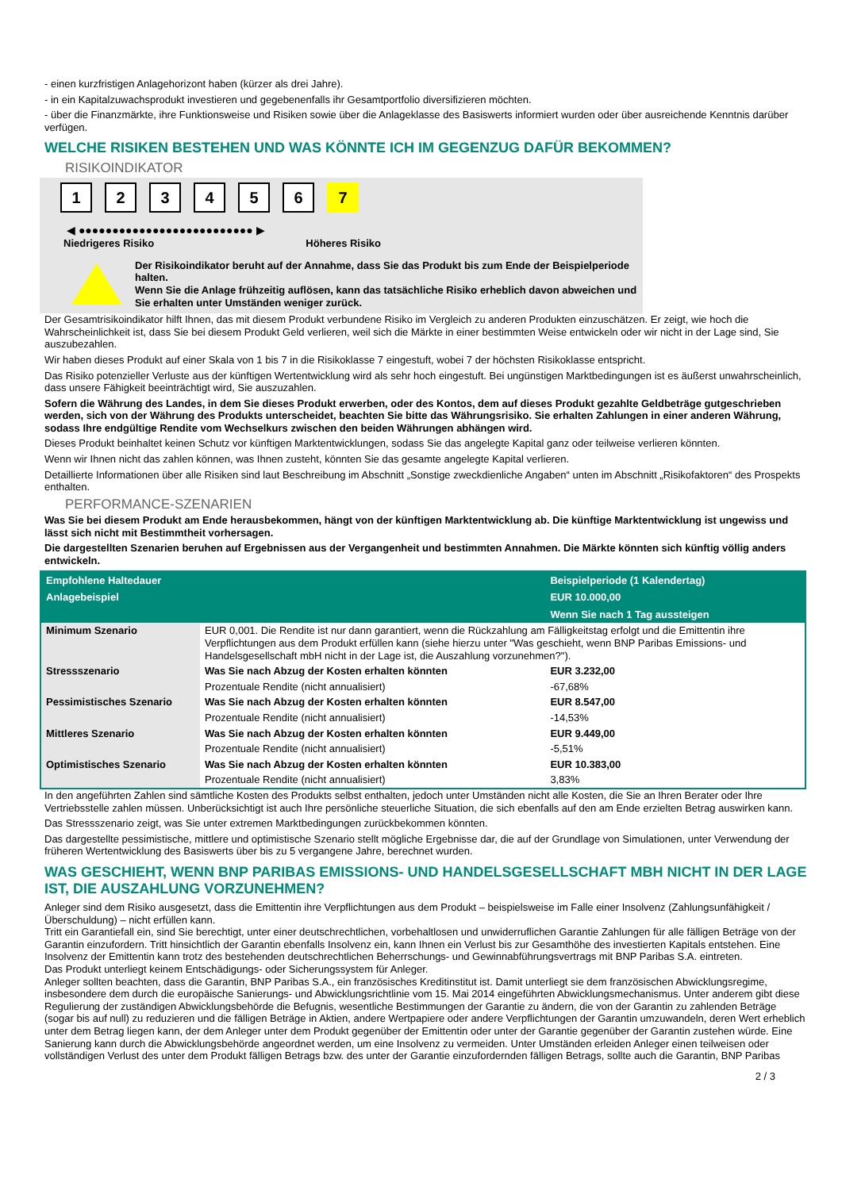- einen kurzfristigen Anlagehorizont haben (kürzer als drei Jahre).
- in ein Kapitalzuwachsprodukt investieren und gegebenenfalls ihr Gesamtportfolio diversifizieren möchten.
- über die Finanzmärkte, ihre Funktionsweise und Risiken sowie über die Anlageklasse des Basiswerts informiert wurden oder über ausreichende Kenntnis darüber verfügen.
WELCHE RISIKEN BESTEHEN UND WAS KÖNNTE ICH IM GEGENZUG DAFÜR BEKOMMEN?
RISIKOINDIKATOR
123456 7
◀ ●●●●●●●●●●●●●●●●●●●●●●●●●● ▶
Niedrigeres Risiko Höheres Risiko
Der Risikoindikator beruht auf der Annahme, dass Sie das Produkt bis zum Ende der Beispielperiode halten.
Wenn Sie die Anlage frühzeitig auflösen, kann das tatsächliche Risiko erheblich davon abweichen und Sie erhalten unter Umständen weniger zurück.
Der Gesamtrisikoindikator hilft Ihnen, das mit diesem Produkt verbundene Risiko im Vergleich zu anderen Produkten einzuschätzen. Er zeigt, wie hoch die Wahrscheinlichkeit ist, dass Sie bei diesem Produkt Geld verlieren, weil sich die Märkte in einer bestimmten Weise entwickeln oder wir nicht in der Lage sind, Sie auszubezahlen.
Wir haben dieses Produkt auf einer Skala von 1 bis 7 in die Risikoklasse 7 eingestuft, wobei 7 der höchsten Risikoklasse entspricht.
Das Risiko potenzieller Verluste aus der künftigen Wertentwicklung wird als sehr hoch eingestuft. Bei ungünstigen Marktbedingungen ist es äußerst unwahrscheinlich, dass unsere Fähigkeit beeinträchtigt wird, Sie auszuzahlen.
Sofern die Währung des Landes, in dem Sie dieses Produkt erwerben, oder des Kontos, dem auf dieses Produkt gezahlte Geldbeträge gutgeschrieben werden, sich von der Währung des Produkts unterscheidet, beachten Sie bitte das Währungsrisiko. Sie erhalten Zahlungen in einer anderen Währung, sodass Ihre endgültige Rendite vom Wechselkurs zwischen den beiden Währungen abhängen wird.
Dieses Produkt beinhaltet keinen Schutz vor künftigen Marktentwicklungen, sodass Sie das angelegte Kapital ganz oder teilweise verlieren könnten.
Wenn wir Ihnen nicht das zahlen können, was Ihnen zusteht, könnten Sie das gesamte angelegte Kapital verlieren.
Detaillierte Informationen über alle Risiken sind laut Beschreibung im Abschnitt „Sonstige zweckdienliche Angaben“ unten im Abschnitt „Risikofaktoren“ des Prospekts enthalten.
PERFORMANCE-SZENARIEN
Was Sie bei diesem Produkt am Ende herausbekommen, hängt von der künftigen Marktentwicklung ab. Die künftige Marktentwicklung ist ungewiss und lässt sich nicht mit Bestimmtheit vorhersagen.
Die dargestellten Szenarien beruhen auf Ergebnissen aus der Vergangenheit und bestimmten Annahmen. Die Märkte könnten sich künftig völlig anders entwickeln.
| Empfohlene Haltedauer | | Beispielperiode (1 Kalendertag) |
| --- | --- | --- |
| Anlagebeispiel | | EUR 10.000,00 |
| | | Wenn Sie nach 1 Tag aussteigen |
| Minimum Szenario | EUR 0,001. Die Rendite ist nur dann garantiert, wenn die Rückzahlung am Fälligkeitstag erfolgt und die Emittentin ihre Verpflichtungen aus dem Produkt erfüllen kann (siehe hierzu unter "Was geschieht, wenn BNP Paribas Emissions- und Handelsgesellschaft mbH nicht in der Lage ist, die Auszahlung vorzunehmen?"). | |
| Stressszenario | Was Sie nach Abzug der Kosten erhalten könnten | EUR 3.232,00 |
| | Prozentuale Rendite (nicht annualisiert) | -67,68% |
| Pessimistisches Szenario | Was Sie nach Abzug der Kosten erhalten könnten | EUR 8.547,00 |
| | Prozentuale Rendite (nicht annualisiert) | -14,53% |
| Mittleres Szenario | Was Sie nach Abzug der Kosten erhalten könnten | EUR 9.449,00 |
| | Prozentuale Rendite (nicht annualisiert) | -5,51% |
| Optimistisches Szenario | Was Sie nach Abzug der Kosten erhalten könnten | EUR 10.383,00 |
| | Prozentuale Rendite (nicht annualisiert) | 3,83% |
In den angeführten Zahlen sind sämtliche Kosten des Produkts selbst enthalten, jedoch unter Umständen nicht alle Kosten, die Sie an Ihren Berater oder Ihre Vertriebsstelle zahlen müssen. Unberücksichtigt ist auch Ihre persönliche steuerliche Situation, die sich ebenfalls auf den am Ende erzielten Betrag auswirken kann.
Das Stressszenario zeigt, was Sie unter extremen Marktbedingungen zurückbekommen könnten.
Das dargestellte pessimistische, mittlere und optimistische Szenario stellt mögliche Ergebnisse dar, die auf der Grundlage von Simulationen, unter Verwendung der früheren Wertentwicklung des Basiswerts über bis zu 5 vergangene Jahre, berechnet wurden.
WAS GESCHIEHT, WENN BNP PARIBAS EMISSIONS- UND HANDELSGESELLSCHAFT MBH NICHT IN DER LAGE IST, DIE AUSZAHLUNG VORZUNEHMEN?
Anleger sind dem Risiko ausgesetzt, dass die Emittentin ihre Verpflichtungen aus dem Produkt – beispielsweise im Falle einer Insolvenz (Zahlungsunfähigkeit / Überschuldung) – nicht erfüllen kann.
Tritt ein Garantiefall ein, sind Sie berechtigt, unter einer deutschrechtlichen, vorbehaltlosen und unwiderruflichen Garantie Zahlungen für alle fälligen Beträge von der Garantin einzufordern. Tritt hinsichtlich der Garantin ebenfalls Insolvenz ein, kann Ihnen ein Verlust bis zur Gesamthöhe des investierten Kapitals entstehen. Eine Insolvenz der Emittentin kann trotz des bestehenden deutschrechtlichen Beherrschungs- und Gewinnabführungsvertrags mit BNP Paribas S.A. eintreten.
Das Produkt unterliegt keinem Entschädigungs- oder Sicherungssystem für Anleger.
Anleger sollten beachten, dass die Garantin, BNP Paribas S.A., ein französisches Kreditinstitut ist. Damit unterliegt sie dem französischen Abwicklungsregime, insbesondere dem durch die europäische Sanierungs- und Abwicklungsrichtlinie vom 15. Mai 2014 eingeführten Abwicklungsmechanismus. Unter anderem gibt diese Regulierung der zuständigen Abwicklungsbehörde die Befugnis, wesentliche Bestimmungen der Garantie zu ändern, die von der Garantin zu zahlenden Beträge (sogar bis auf null) zu reduzieren und die fälligen Beträge in Aktien, andere Wertpapiere oder andere Verpflichtungen der Garantin umzuwandeln, deren Wert erheblich unter dem Betrag liegen kann, der dem Anleger unter dem Produkt gegenüber der Emittentin oder unter der Garantie gegenüber der Garantin zustehen würde. Eine Sanierung kann durch die Abwicklungsbehörde angeordnet werden, um eine Insolvenz zu vermeiden. Unter Umständen erleiden Anleger einen teilweisen oder vollständigen Verlust des unter dem Produkt fälligen Betrags bzw. des unter der Garantie einzufordernden fälligen Betrags, sollte auch die Garantin, BNP Paribas
2 / 3